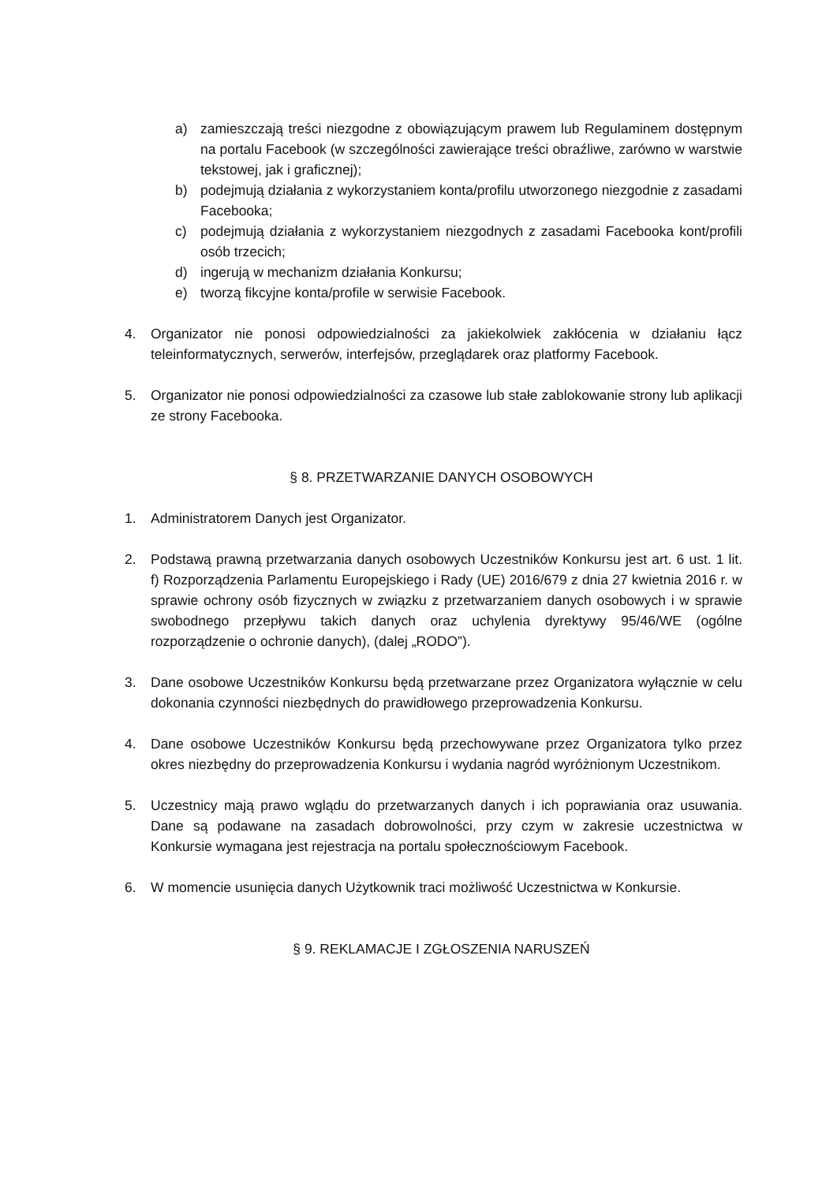a) zamieszczają treści niezgodne z obowiązującym prawem lub Regulaminem dostępnym na portalu Facebook (w szczególności zawierające treści obraźliwe, zarówno w warstwie tekstowej, jak i graficznej);
b) podejmują działania z wykorzystaniem konta/profilu utworzonego niezgodnie z zasadami Facebooka;
c) podejmują działania z wykorzystaniem niezgodnych z zasadami Facebooka kont/profili osób trzecich;
d) ingerują w mechanizm działania Konkursu;
e) tworzą fikcyjne konta/profile w serwisie Facebook.
4. Organizator nie ponosi odpowiedzialności za jakiekolwiek zakłócenia w działaniu łącz teleinformatycznych, serwerów, interfejsów, przeglądarek oraz platformy Facebook.
5. Organizator nie ponosi odpowiedzialności za czasowe lub stałe zablokowanie strony lub aplikacji ze strony Facebooka.
§ 8. PRZETWARZANIE DANYCH OSOBOWYCH
1. Administratorem Danych jest Organizator.
2. Podstawą prawną przetwarzania danych osobowych Uczestników Konkursu jest art. 6 ust. 1 lit. f) Rozporządzenia Parlamentu Europejskiego i Rady (UE) 2016/679 z dnia 27 kwietnia 2016 r. w sprawie ochrony osób fizycznych w związku z przetwarzaniem danych osobowych i w sprawie swobodnego przepływu takich danych oraz uchylenia dyrektywy 95/46/WE (ogólne rozporządzenie o ochronie danych), (dalej „RODO”).
3. Dane osobowe Uczestników Konkursu będą przetwarzane przez Organizatora wyłącznie w celu dokonania czynności niezbędnych do prawidłowego przeprowadzenia Konkursu.
4. Dane osobowe Uczestników Konkursu będą przechowywane przez Organizatora tylko przez okres niezbędny do przeprowadzenia Konkursu i wydania nagród wyróżnionym Uczestnikom.
5. Uczestnicy mają prawo wglądu do przetwarzanych danych i ich poprawiania oraz usuwania. Dane są podawane na zasadach dobrowolności, przy czym w zakresie uczestnictwa w Konkursie wymagana jest rejestracja na portalu społecznościowym Facebook.
6. W momencie usunięcia danych Użytkownik traci możliwość Uczestnictwa w Konkursie.
§ 9. REKLAMACJE I ZGŁOSZENIA NARUSZEŃ